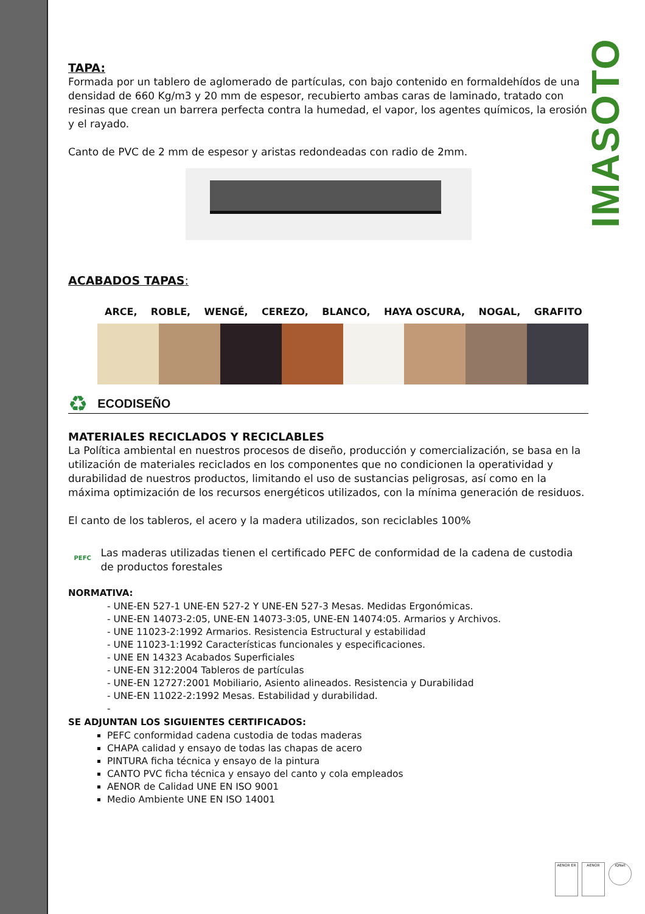IMASOTO
TAPA:
Formada por un tablero de aglomerado de partículas, con bajo contenido en formaldehídos de una densidad de 660 Kg/m3 y 20 mm de espesor, recubierto ambas caras de laminado, tratado con resinas que crean un barrera perfecta contra la humedad, el vapor, los agentes químicos, la erosión y el rayado.
Canto de PVC de 2 mm de espesor y aristas redondeadas con radio de 2mm.
ACABADOS TAPAS:
ARCE, ROBLE, WENGÉ, CEREZO, BLANCO, HAYA OSCURA, NOGAL, GRAFITO
♻ ECODISEÑO
MATERIALES RECICLADOS Y RECICLABLES
La Política ambiental en nuestros procesos de diseño, producción y comercialización, se basa en la utilización de materiales reciclados en los componentes que no condicionen la operatividad y durabilidad de nuestros productos, limitando el uso de sustancias peligrosas, así como en la máxima optimización de los recursos energéticos utilizados, con la mínima generación de residuos.
El canto de los tableros, el acero y la madera utilizados, son reciclables 100%
PEFC
Las maderas utilizadas tienen el certificado PEFC de conformidad de la cadena de custodia de productos forestales
NORMATIVA:
- UNE-EN 527-1 UNE-EN 527-2 Y UNE-EN 527-3 Mesas. Medidas Ergonómicas.
- UNE-EN 14073-2:05, UNE-EN 14073-3:05, UNE-EN 14074:05. Armarios y Archivos.
- UNE 11023-2:1992 Armarios. Resistencia Estructural y estabilidad
- UNE 11023-1:1992 Características funcionales y especificaciones.
- UNE EN 14323 Acabados Superficiales
- UNE-EN 312:2004 Tableros de partículas
- UNE-EN 12727:2001 Mobiliario, Asiento alineados. Resistencia y Durabilidad
- UNE-EN 11022-2:1992 Mesas. Estabilidad y durabilidad.
-
SE ADJUNTAN LOS SIGUIENTES CERTIFICADOS:
PEFC conformidad cadena custodia de todas maderas
CHAPA calidad y ensayo de todas las chapas de acero
PINTURA ficha técnica y ensayo de la pintura
CANTO PVC ficha técnica y ensayo del canto y cola empleados
AENOR de Calidad UNE EN ISO 9001
Medio Ambiente UNE EN ISO 14001
AENOR ER AENOR
IQNet